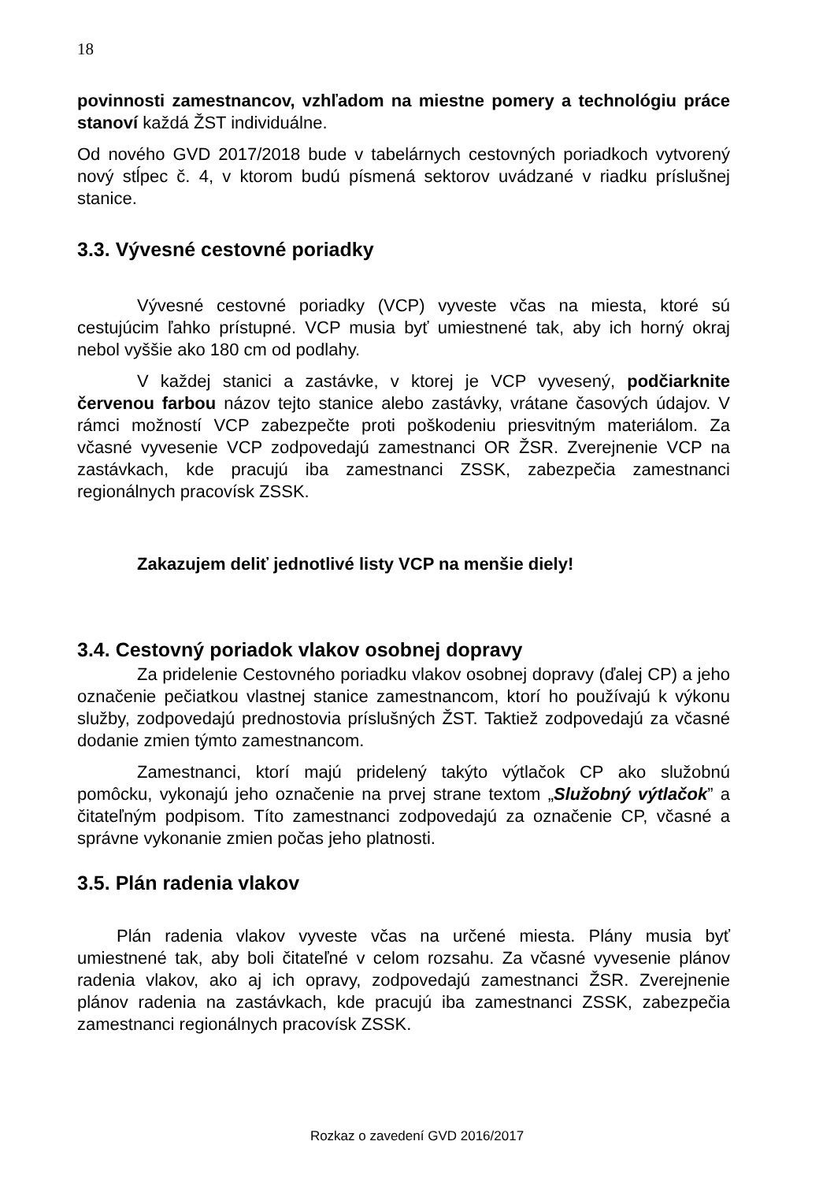18
povinnosti zamestnancov, vzhľadom na miestne pomery a technológiu práce stanoví každá ŽST individuálne.
Od nového GVD 2017/2018 bude v tabelárnych cestovných poriadkoch vytvorený nový stĺpec č. 4, v ktorom budú písmená sektorov uvádzané v riadku príslušnej stanice.
3.3. Vývesné cestovné poriadky
Vývesné cestovné poriadky (VCP) vyveste včas na miesta, ktoré sú cestujúcim ľahko prístupné. VCP musia byť umiestnené tak, aby ich horný okraj nebol vyššie ako 180 cm od podlahy.
V každej stanici a zastávke, v ktorej je VCP vyvesený, podčiarknite červenou farbou názov tejto stanice alebo zastávky, vrátane časových údajov. V rámci možností VCP zabezpečte proti poškodeniu priesvitným materiálom. Za včasné vyvesenie VCP zodpovedajú zamestnanci OR ŽSR. Zverejnenie VCP na zastávkach, kde pracujú iba zamestnanci ZSSK, zabezpečia zamestnanci regionálnych pracovísk ZSSK.
Zakazujem deliť jednotlivé listy VCP na menšie diely!
3.4. Cestovný poriadok vlakov osobnej dopravy
Za pridelenie Cestovného poriadku vlakov osobnej dopravy (ďalej CP) a jeho označenie pečiatkou vlastnej stanice zamestnancom, ktorí ho používajú k výkonu služby, zodpovedajú prednostovia príslušných ŽST. Taktiež zodpovedajú za včasné dodanie zmien týmto zamestnancom.
Zamestnanci, ktorí majú pridelený takýto výtlačok CP ako služobnú pomôcku, vykonajú jeho označenie na prvej strane textom „Služobný výtlačok” a čitateľným podpisom. Títo zamestnanci zodpovedajú za označenie CP, včasné a správne vykonanie zmien počas jeho platnosti.
3.5. Plán radenia vlakov
Plán radenia vlakov vyveste včas na určené miesta. Plány musia byť umiestnené tak, aby boli čitateľné v celom rozsahu. Za včasné vyvesenie plánov radenia vlakov, ako aj ich opravy, zodpovedajú zamestnanci ŽSR. Zverejnenie plánov radenia na zastávkach, kde pracujú iba zamestnanci ZSSK, zabezpečia zamestnanci regionálnych pracovísk ZSSK.
Rozkaz o zavedení GVD 2016/2017